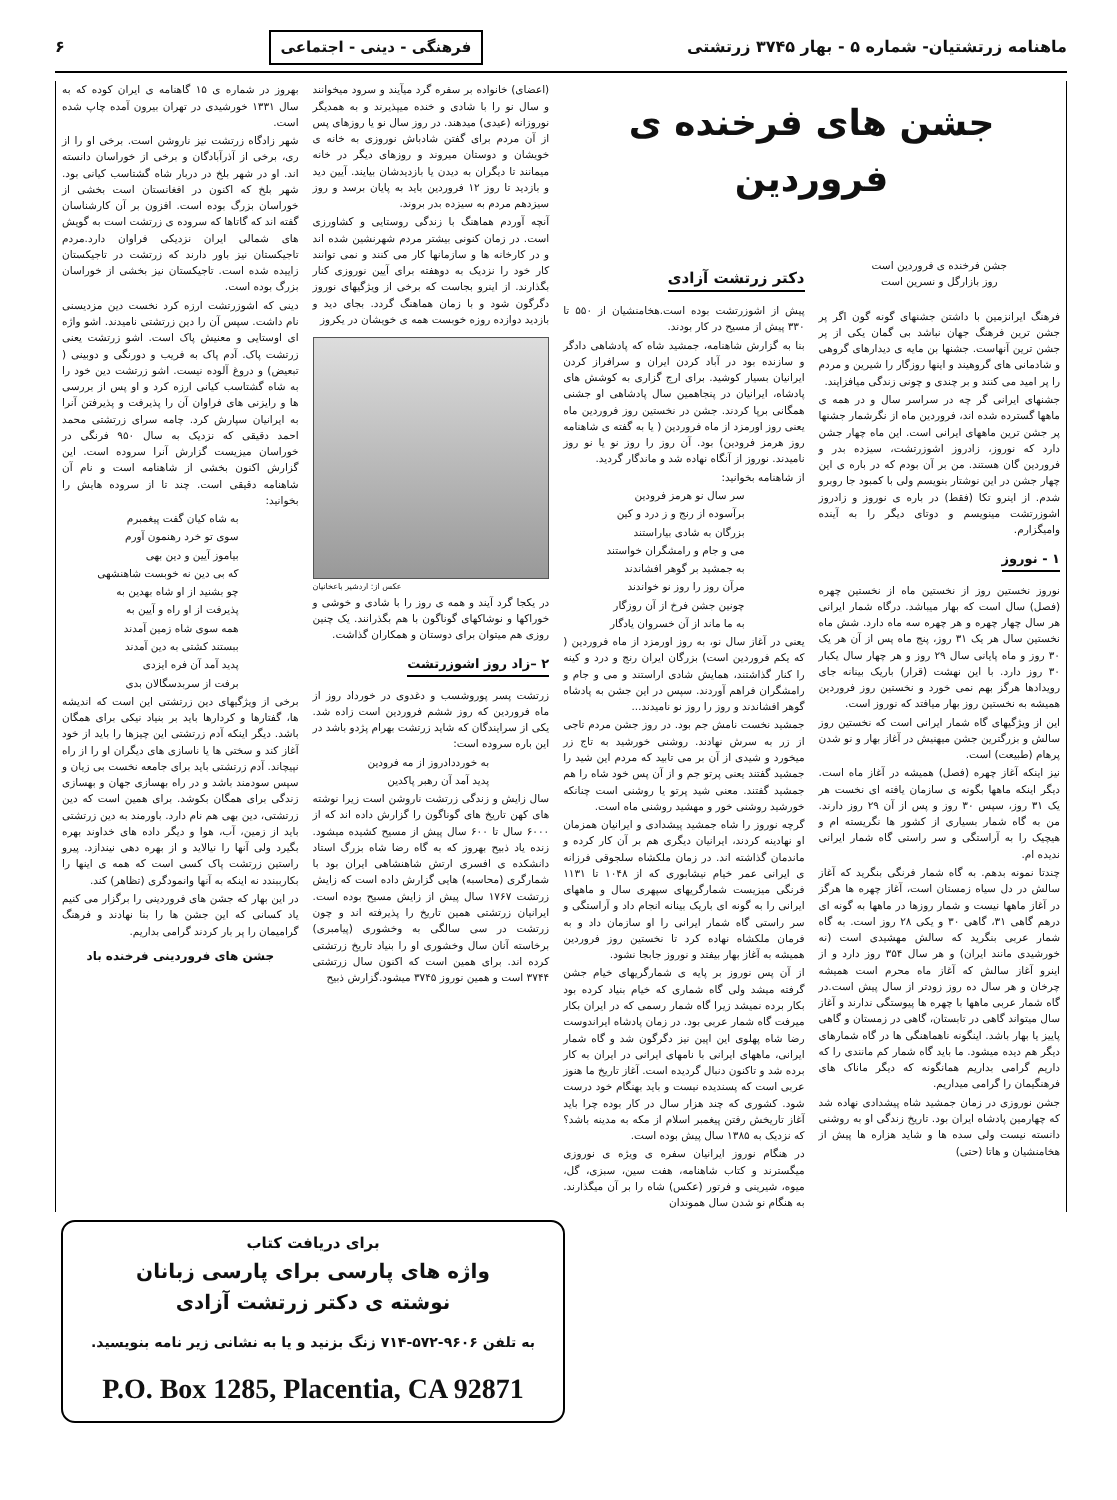ماهنامه زرتشتیان- شماره ۵ - بهار ۳۷۴۵ زرتشتی فرهنگی - دینی - اجتماعی ۶
جشن های فرخنده ی فروردین
جشن فرخنده ی فروردین است
روز بازارگل و نسرین است
فرهنگ ایرانزمین با داشتن جشنهای گونه گون اگر پر جشن ترین فرهنگ جهان نباشد بی گمان یکی از پر جشن ترین آنهاست. جشنها بن مایه ی دیدارهای گروهی و شادمانی های گروهیند و اینها روزگار را شیرین و مردم را پر امید می کنند و بر چندی و چونی زندگی میافزایند.
جشنهای ایرانی گر چه در سراسر سال و در همه ی ماهها گسترده شده اند، فروردین ماه از نگرشمار جشنها پر جشن ترین ماههای ایرانی است. این ماه چهار جشن دارد که نوروز، زادروز اشوزرتشت، سیزده بدر و فروردین گان هستند. من بر آن بودم که در باره ی این چهار جشن در این نوشتار بنویسم ولی با کمبود جا روبرو شدم. از اینرو تکا (فقط) در باره ی نوروز و زادروز اشوزرتشت مینویسم و دوتای دیگر را به آینده وامیگزارم.
۱ - نوروز
نوروز نخستین روز از نخستین ماه از نخستین چهره (فصل) سال است که بهار میباشد. درگاه شمار ایرانی هر سال چهار چهره و هر چهره سه ماه دارد. شش ماه نخستین سال هر یک ۳۱ روز، پنج ماه پس از آن هر یک ۳۰ روز و ماه پایانی سال ۲۹ روز و هر چهار سال یکبار ۳۰ روز دارد. با این نهشت (قرار) باریک بینانه جای رویدادها هرگز بهم نمی خورد و نخستین روز فروردین همیشه به نخستین روز بهار میافتد که نوروز است.
این از ویژگیهای گاه شمار ایرانی است که نخستین روز سالش و بزرگترین جشن میهنیش در آغاز بهار و نو شدن پرهام (طبیعت) است.
نیز اینکه آغاز چهره (فصل) همیشه در آغاز ماه است. دیگر اینکه ماهها بگونه ی سازمان یافته ای نخست هر یک ۳۱ روز، سپس ۳۰ روز و پس از آن ۲۹ روز دارند. من به گاه شمار بسیاری از کشور ها نگریسته ام و هیچیک را به آراستگی و سر راستی گاه شمار ایرانی ندیده ام.
چندتا نمونه بدهم. به گاه شمار فرنگی بنگرید که آغاز سالش در دل سیاه زمستان است، آغاز چهره ها هرگز در آغاز ماهها نیست و شمار روزها در ماهها به گونه ای درهم گاهی ۳۱، گاهی ۳۰ و یکی ۲۸ روز است. به گاه شمار عربی بنگرید که سالش مهشیدی است (نه خورشیدی مانند ایران) و هر سال ۳۵۴ روز دارد و از اینرو آغاز سالش که آغاز ماه محرم است همیشه چرخان و هر سال ده روز زودتر از سال پیش است.در گاه شمار عربی ماهها با چهره ها پیوستگی ندارند و آغاز سال میتواند گاهی در تابستان، گاهی در زمستان و گاهی پاییز یا بهار باشد. اینگونه ناهماهنگی ها در گاه شمارهای دیگر هم دیده میشود. ما باید گاه شمار کم مانندی را که داریم گرامی بداریم همانگونه که دیگر ماناک های فرهنگیمان را گرامی میداریم.
جشن نوروزی در زمان جمشید شاه پیشدادی نهاده شد که چهارمین پادشاه ایران بود. تاریخ زندگی او به روشنی دانسته نیست ولی سده ها و شاید هزاره ها پیش از هخامنشیان و هاتا (حتی)
دکتر زرتشت آزادی
پیش از اشوزرتشت بوده است.هخامنشیان از ۵۵۰ تا ۳۳۰ پیش از مسیح در کار بودند.
بنا به گزارش شاهنامه، جمشید شاه که پادشاهی دادگر و سازنده بود در آباد کردن ایران و سرافراز کردن ایرانیان بسیار کوشید. برای ارج گزاری به کوشش های پادشاه، ایرانیان در پنجاهمین سال پادشاهی او جشنی همگانی برپا کردند. جشن در نخستین روز فروردین ماه یعنی روز اورمزد از ماه فروردین ( یا به گفته ی شاهنامه روز هرمز فرودین) بود. آن روز را روز نو یا نو روز نامیدند. نوروز از آنگاه نهاده شد و ماندگار گردید.
از شاهنامه بخوانید:
سر سال نو هرمز فرودین
برآسوده از رنج و ز درد و کین
بزرگان به شادی بیاراستند
می و جام و رامشگران خواستند
به جمشید بر گوهر افشاندند
مرآن روز را روز نو خواندند
چونین جشن فرخ از آن روزگار
به ما ماند از آن خسروان یادگار
یعنی در آغاز سال نو، به روز اورمزد از ماه فروردین ( که یکم فروردین است) بزرگان ایران رنج و درد و کینه را کنار گذاشتند، همایش شادی اراستند و می و جام و رامشگران فراهم آوردند. سپس در این جشن به پادشاه گوهر افشاندند و روز را روز نو نامیدند...
جمشید نخست نامش جم بود. در روز جشن مردم تاجی از زر به سرش نهادند. روشنی خورشید به تاج زر میخورد و شیدی از آن بر می تابید که مردم این شید را جمشید گفتند یعنی پرتو جم و از آن پس خود شاه را هم جمشید گفتند. معنی شید پرتو یا روشنی است چنانکه خورشید روشنی خور و مهشید روشنی ماه است.
گرچه نوروز را شاه جمشید پیشدادی و ایرانیان همزمان او نهادینه کردند، ایرانیان دیگری هم بر آن کار کرده و ماندمان گذاشته اند. در زمان ملکشاه سلجوقی فرزانه ی ایرانی عمر خیام نیشابوری که از ۱۰۴۸ تا ۱۱۳۱ فرنگی میزیست شمارگریهای سپهری سال و ماههای ایرانی را به گونه ای باریک بینانه انجام داد و آراستگی و سر راستی گاه شمار ایرانی را او سازمان داد و به فرمان ملکشاه نهاده کرد تا نخستین روز فروردین همیشه به آغاز بهار بیفتد و نوروز جابجا نشود.
از آن پس نوروز بر پایه ی شمارگریهای خیام جشن گرفته میشد ولی گاه شماری که خیام بنیاد کرده بود بکار برده نمیشد زیرا گاه شمار رسمی که در ایران بکار میرفت گاه شمار عربی بود. در زمان پادشاه ایراندوست رضا شاه پهلوی این اپین نیز دگرگون شد و گاه شمار ایرانی، ماههای ایرانی با نامهای ایرانی در ایران به کار برده شد و تاکنون دنبال گردیده است. آغاز تاریخ ما هنوز عربی است که پسندیده نیست و باید بهنگام خود درست شود. کشوری که چند هزار سال در کار بوده چرا باید آغاز تاریخش رفتن پیغمبر اسلام از مکه به مدینه باشد؟ که نزدیک به ۱۳۸۵ سال پیش بوده است.
در هنگام نوروز ایرانیان سفره ی ویژه ی نوروزی میگسترند و کتاب شاهنامه، هفت سین، سبزی، گل، میوه، شیرینی و فرتور (عکس) شاه را بر آن میگذارند. به هنگام نو شدن سال هموندان
(اعضای) خانواده بر سفره گرد میآیند و سرود میخوانند و سال نو را با شادی و خنده میپذیرند و به همدیگر نوروزانه (عیدی) میدهند. در روز سال نو یا روزهای پس از آن مردم برای گفتن شادباش نوروزی به خانه ی خویشان و دوستان میروند و روزهای دیگر در خانه میمانند تا دیگران به دیدن یا بازدیدشان بیایند. آیین دید و بازدید تا روز ۱۲ فروردین باید به پایان برسد و روز سیزدهم مردم به سیزده بدر بروند.
آنچه آوردم هماهنگ با زندگی روستایی و کشاورزی است. در زمان کنونی بیشتر مردم شهرنشین شده اند و در کارخانه ها و سازمانها کار می کنند و نمی توانند کار خود را نزدیک به دوهفته برای آیین نوروزی کنار بگذارند. از اینرو بجاست که برخی از ویژگیهای نوروز دگرگون شود و با زمان هماهنگ گردد. بجای دید و بازدید دوازده روزه خوبست همه ی خویشان در یکروز
عکس از: اردشیر باعخانیان
در یکجا گرد آیند و همه ی روز را با شادی و خوشی و خوراکها و نوشاکهای گوناگون با هم بگذرانند. یک چنین روزی هم میتوان برای دوستان و همکاران گذاشت.
۲ –زاد روز اشوزرتشت
زرتشت پسر پوروشسب و دغدوی در خورداد روز از ماه فروردین که روز ششم فروردین است زاده شد. یکی از سرایندگان که شاید زرتشت بهرام پژدو باشد در این باره سروده است:
به خورددادروز از مه فرودین
پدید آمد آن رهبر پاکدین
سال زایش و زندگی زرتشت ناروشن است زیرا نوشته های کهن تاریخ های گوناگون را گزارش داده اند که از ۶۰۰۰ سال تا ۶۰۰ سال پیش از مسیح کشیده میشود. زنده یاد ذبیح بهروز که به گاه رضا شاه بزرگ استاد دانشکده ی افسری ارتش شاهنشاهی ایران بود با شمارگری (محاسبه) هایی گزارش داده است که زایش زرتشت ۱۷۶۷ سال پیش از زایش مسیح بوده است. ایرانیان زرتشتی همین تاریخ را پذیرفته اند و چون زرتشت در سی سالگی به وخشوری (پیامبری) برخاسته آنان سال وخشوری او را بنیاد تاریخ زرتشتی کرده اند. برای همین است که اکنون سال زرتشتی ۳۷۴۴ است و همین نوروز ۳۷۴۵ میشود.گزارش ذبیح
بهروز در شماره ی ۱۵ گاهنامه ی ایران کوده که به سال ۱۳۳۱ خورشیدی در تهران بیرون آمده چاپ شده است.
شهر زادگاه زرتشت نیز ناروشن است. برخی او را از ری، برخی از آذرآبادگان و برخی از خوراسان دانسته اند. او در شهر بلخ در دربار شاه گشتاسب کیانی بود. شهر بلخ که اکنون در افغانستان است بخشی از خوراسان بزرگ بوده است. افزون بر آن کارشناسان گفته اند که گاتاها که سروده ی زرتشت است به گویش های شمالی ایران نزدیکی فراوان دارد.مردم تاجیکستان نیز باور دارند که زرتشت در تاجیکستان زاییده شده است. تاجیکستان نیز بخشی از خوراسان بزرگ بوده است.
دینی که اشوزرتشت ارزه کرد نخست دین مزدیسنی نام داشت. سپس آن را دین زرتشتی نامیدند. اشو واژه ای اوستایی و معنیش پاک است. اشو زرتشت یعنی زرتشت پاک. آدم پاک به فریب و دورنگی و دوبینی ( تبعیض) و دروغ آلوده نیست. اشو زرتشت دین خود را به شاه گشتاسب کیانی ارزه کرد و او پس از بررسی ها و رایزنی های فراوان آن را پذیرفت و پذیرفتن آنرا به ایرانیان سپارش کرد. چامه سرای زرتشتی محمد احمد دقیقی که نزدیک به سال ۹۵۰ فرنگی در خوراسان میزیست گزارش آنرا سروده است. این گزارش اکنون بخشی از شاهنامه است و نام آن شاهنامه دقیقی است. چند تا از سروده هایش را بخوانید:
به شاه کیان گفت پیغمبرم
سوی تو خرد رهنمون آورم
بیاموز آیین و دین بهی
که بی دین نه خوبست شاهنشهی
چو بشنید از او شاه بهدین به
پذیرفت از او راه و آیین به
همه سوی شاه زمین آمدند
ببستند کشتی به دین آمدند
پدید آمد آن فره ایزدی
برفت از سربدسگالان بدی
برخی از ویژگیهای دین زرتشتی این است که اندیشه ها، گفتارها و کردارها باید بر بنیاد نیکی برای همگان باشد. دیگر اینکه آدم زرتشتی این چیزها را باید از خود آغاز کند و سختی ها یا ناسازی های دیگران او را از راه نپیچاند. آدم زرتشتی باید برای جامعه نخست بی زیان و سپس سودمند باشد و در راه بهسازی جهان و بهسازی زندگی برای همگان بکوشد. برای همین است که دین زرتشتی، دین بهی هم نام دارد. باورمند به دین زرتشتی باید از زمین، آب، هوا و دیگر داده های خداوند بهره بگیرد ولی آنها را نیالاید و از بهره دهی نیندازد. پیرو راستین زرتشت پاک کسی است که همه ی اینها را بکارببندد نه اینکه به آنها وانمودگری (تظاهر) کند.
در این بهار که جشن های فروردینی را برگزار می کنیم یاد کسانی که این جشن ها را بنا نهادند و فرهنگ گرامیمان را پر بار کردند گرامی بداریم.
جشن های فروردینی فرخنده باد
برای دریافت کتاب
واژه های پارسی برای پارسی زبانان
نوشته ی دکتر زرتشت آزادی
به تلفن ۹۶۰۶-۵۷۲-۷۱۴ زنگ بزنید و یا به نشانی زیر نامه بنویسید.
P.O. Box 1285, Placentia, CA 92871